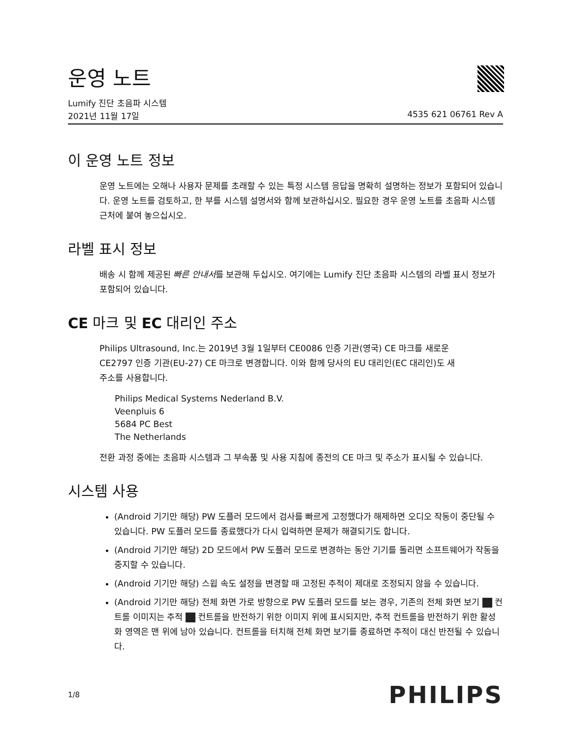운영 노트
Lumify 진단 초음파 시스템
2021년 11월 17일 4535 621 06761 Rev A
이 운영 노트 정보
운영 노트에는 오해나 사용자 문제를 초래할 수 있는 특정 시스템 응답을 명확히 설명하는 정보가 포함되어 있습니다. 운영 노트를 검토하고, 한 부를 시스템 설명서와 함께 보관하십시오. 필요한 경우 운영 노트를 초음파 시스템 근처에 붙여 놓으십시오.
라벨 표시 정보
배송 시 함께 제공된 빠른 안내서를 보관해 두십시오. 여기에는 Lumify 진단 초음파 시스템의 라벨 표시 정보가 포함되어 있습니다.
CE 마크 및 EC 대리인 주소
Philips Ultrasound, Inc.는 2019년 3월 1일부터 CE0086 인증 기관(영국) CE 마크를 새로운 CE2797 인증 기관(EU-27) CE 마크로 변경합니다. 이와 함께 당사의 EU 대리인(EC 대리인)도 새 주소를 사용합니다.
Philips Medical Systems Nederland B.V.
Veenpluis 6
5684 PC Best
The Netherlands
전환 과정 중에는 초음파 시스템과 그 부속품 및 사용 지침에 종전의 CE 마크 및 주소가 표시될 수 있습니다.
시스템 사용
(Android 기기만 해당) PW 도플러 모드에서 검사를 빠르게 고정했다가 해제하면 오디오 작동이 중단될 수 있습니다. PW 도플러 모드를 종료했다가 다시 입력하면 문제가 해결되기도 합니다.
(Android 기기만 해당) 2D 모드에서 PW 도플러 모드로 변경하는 동안 기기를 돌리면 소프트웨어가 작동을 중지할 수 있습니다.
(Android 기기만 해당) 스윕 속도 설정을 변경할 때 고정된 추적이 제대로 조정되지 않을 수 있습니다.
(Android 기기만 해당) 전체 화면 가로 방향으로 PW 도플러 모드를 보는 경우, 기존의 전체 화면 보기 컨트롤 이미지는 추적 컨트롤을 반전하기 위한 이미지 위에 표시되지만, 추적 컨트롤을 반전하기 위한 활성화 영역은 맨 위에 남아 있습니다. 컨트롤을 터치해 전체 화면 보기를 종료하면 추적이 대신 반전될 수 있습니다.
1/8 PHILIPS